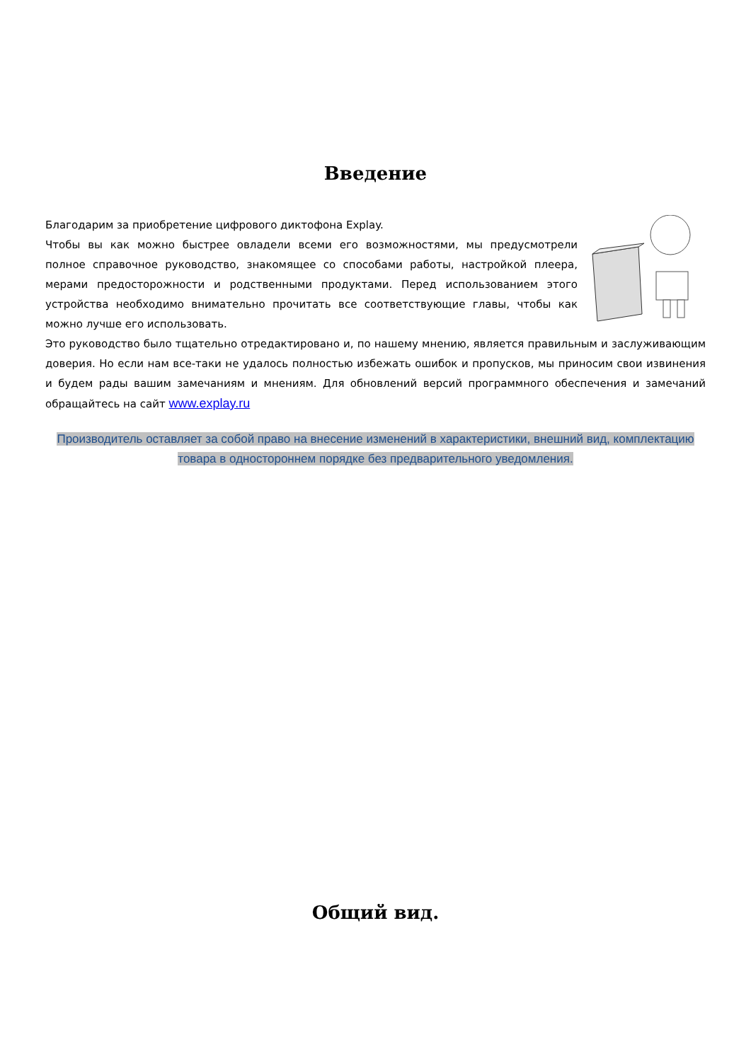Введение
Благодарим за приобретение цифрового диктофона Explay.
Чтобы вы как можно быстрее овладели всеми его возможностями, мы предусмотрели полное справочное руководство, знакомящее со способами работы, настройкой плеера, мерами предосторожности и родственными продуктами. Перед использованием этого устройства необходимо внимательно прочитать все соответствующие главы, чтобы как можно лучше его использовать.
Это руководство было тщательно отредактировано и, по нашему мнению, является правильным и заслуживающим доверия. Но если нам все-таки не удалось полностью избежать ошибок и пропусков, мы приносим свои извинения и будем рады вашим замечаниям и мнениям. Для обновлений версий программного обеспечения и замечаний обращайтесь на сайт www.explay.ru
Производитель оставляет за собой право на внесение изменений в характеристики, внешний вид, комплектацию товара в одностороннем порядке без предварительного уведомления.
Общий вид.